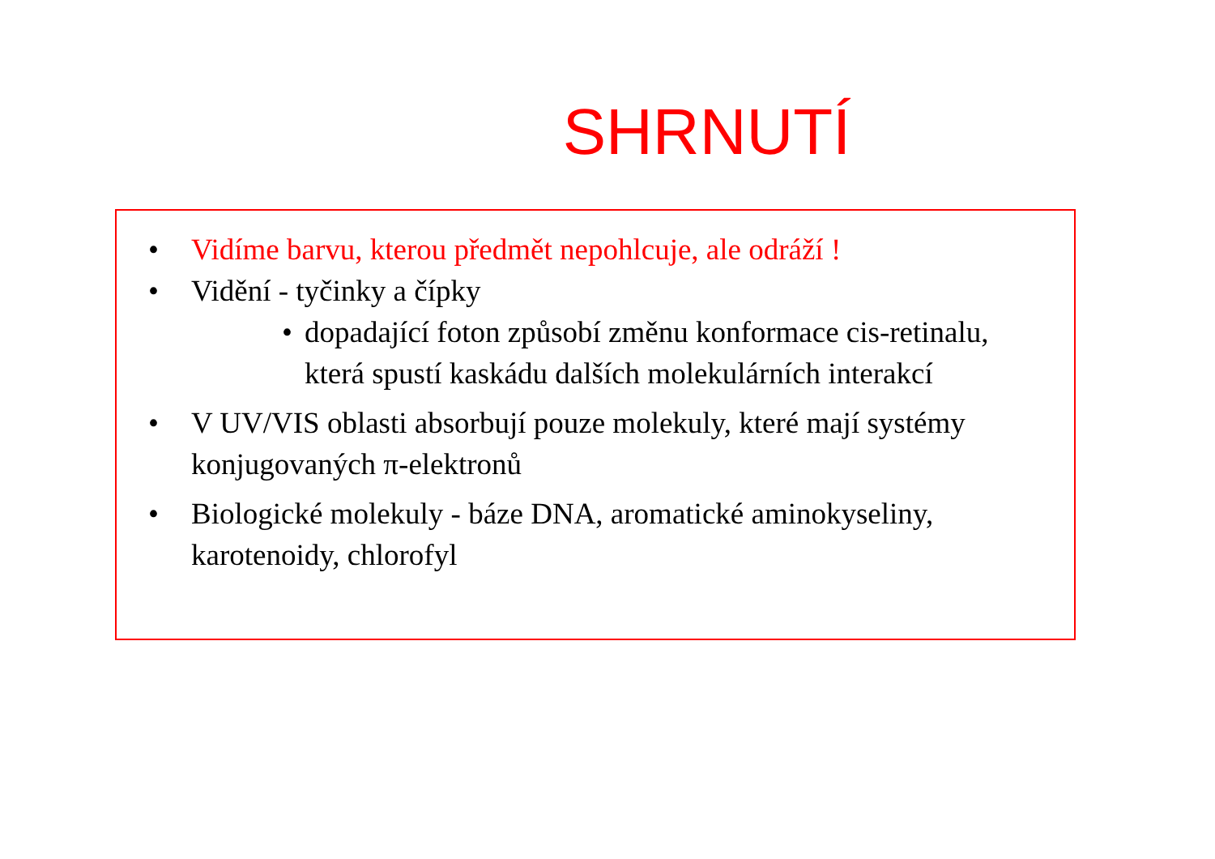SHRNUTÍ
• Vidíme barvu, kterou předmět nepohlcuje, ale odráží !
• Vidění - tyčinky a čípky
• dopadající foton způsobí změnu konformace cis-retinalu, která spustí kaskádu dalších molekulárních interakcí
• V UV/VIS oblasti absorbují pouze molekuly, které mají systémy konjugovaných π-elektronů
• Biologické molekuly - báze DNA, aromatické aminokyseliny, karotenoidy, chlorofyl